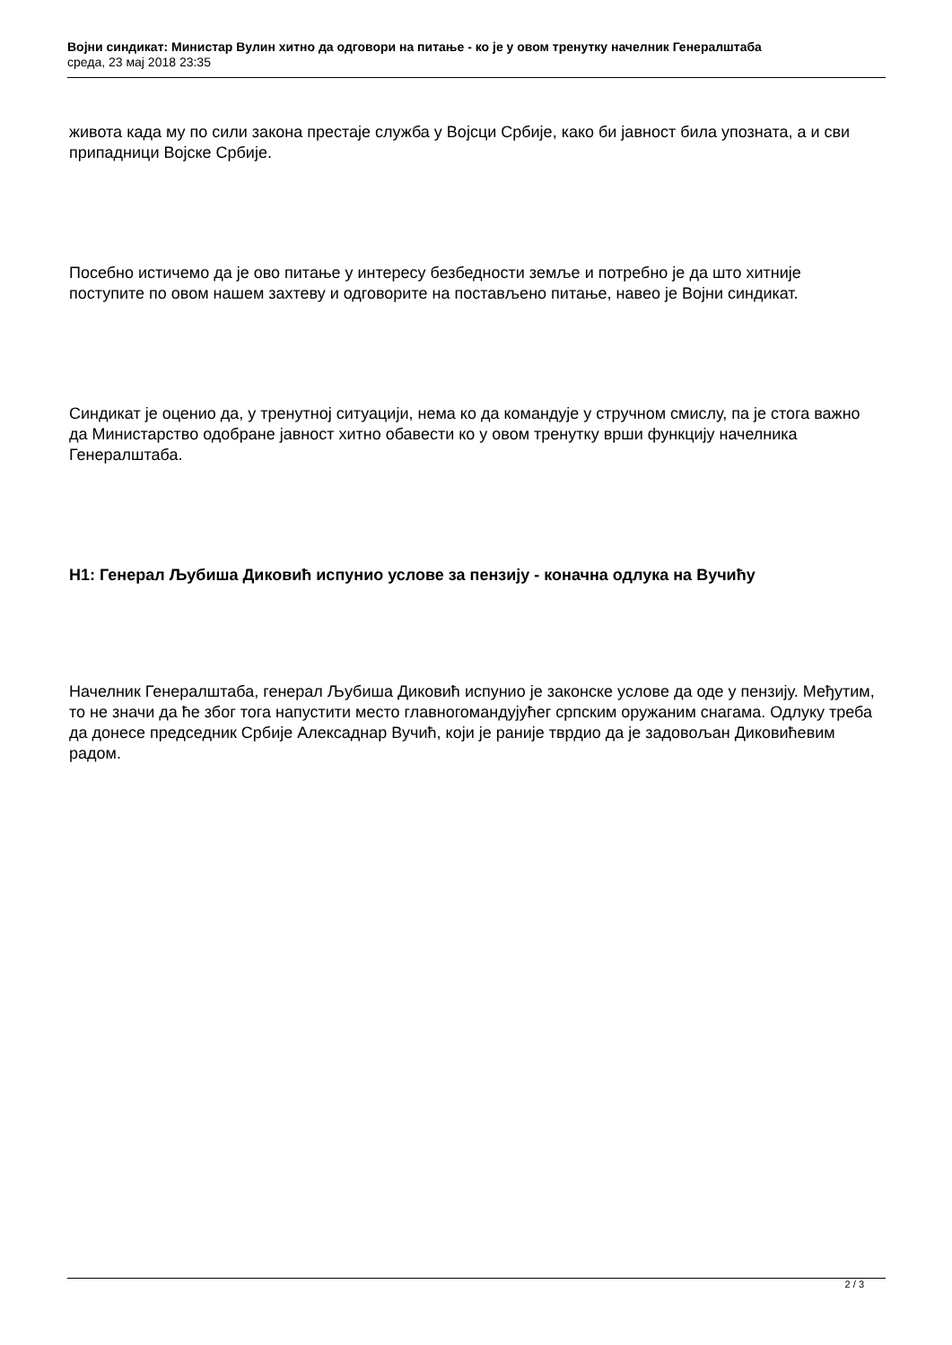Војни синдикат: Министар Вулин хитно да одговори на питање - ко је у овом тренутку начелник Генералштаба
среда, 23 мај 2018 23:35
живота када му по сили закона престаје служба у Војсци Србије, како би јавност била упозната, а и сви припадници Војске Србије.
Посебно истичемо да је ово питање у интересу безбедности земље и потребно је да што хитније поступите по овом нашем захтеву и одговорите на постављено питање, навео је Војни синдикат.
Синдикат је оценио да, у тренутној ситуацији, нема ко да командује у стручном смислу, па је стога важно да Министарство одобране јавност хитно обавести ко у овом тренутку врши функцију начелника Генералштаба.
H1: Генерал Љубиша Диковић испунио услове за пензију - коначна одлука на Вучићу
Начелник Генералштаба, генерал Љубиша Диковић испунио је законске услове да оде у пензију. Међутим, то не значи да ће због тога напустити место главногомандујућег српским оружаним снагама. Одлуку треба да донесе председник Србије Алексаднар Вучић, који је раније тврдио да је задовољан Диковићевим радом.
2 / 3